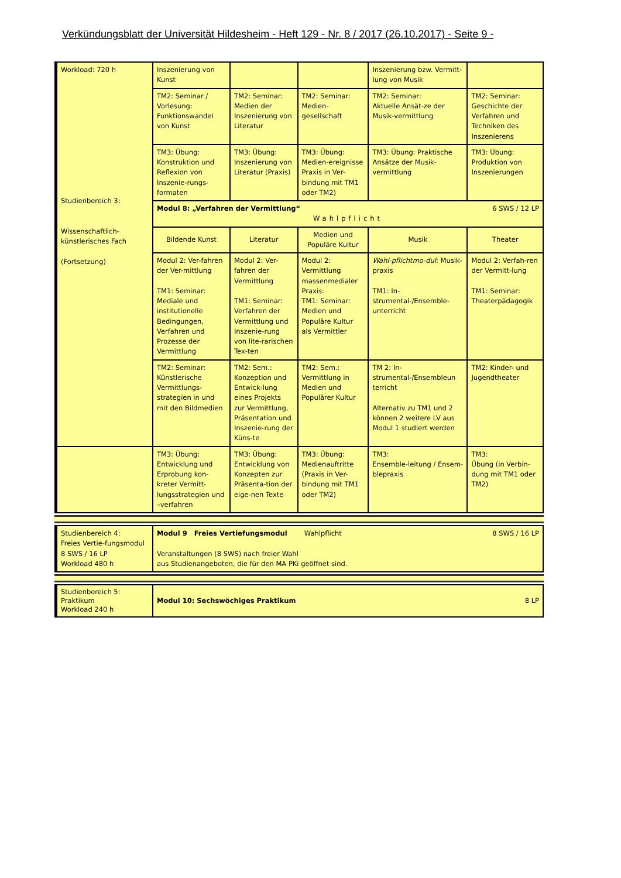Verkündungsblatt der Universität Hildesheim - Heft 129 - Nr. 8 / 2017 (26.10.2017) - Seite 9 -
| Workload: 720 h Studienbereich 3: Wissenschaftlich-künstlerisches Fach (Fortsetzung) | Inszenierung von Kunst | | | Inszenierung bzw. Vermitt-lung von Musik | |
| | TM2: Seminar / Vorlesung: Funktionswandel von Kunst | TM2: Seminar: Medien der Inszenierung von Literatur | TM2: Seminar: Medien-gesellschaft | TM2: Seminar: Aktuelle Ansät-ze der Musik-vermittlung | TM2: Seminar: Geschichte der Verfahren und Techniken des Inszenierens |
| | TM3: Übung: Konstruktion und Reflexion von Inszenie-rungs-formaten | TM3: Übung: Inszenierung von Literatur (Praxis) | TM3: Übung: Medien-ereignisse Praxis in Ver-bindung mit TM1 oder TM2) | TM3: Übung: Praktische Ansätze der Musik-vermittlung | TM3: Übung: Produktion von Inszenierungen |
| | Modul 8: „Verfahren der Vermittlung“ 6 SWS / 12 LP Wahlpflicht | | | | |
| | Bildende Kunst | Literatur | Medien und Populäre Kultur | Musik | Theater |
| | Modul 2: Ver-fahren der Ver-mittlung TM1: Seminar: Mediale und institutionelle Bedingungen, Verfahren und Prozesse der Vermittlung | Modul 2: Ver-fahren der Vermittlung TM1: Seminar: Verfahren der Vermittlung und Inszenie-rung von lite-rarischen Tex-ten | Modul 2: Vermittlung massenmedialer Praxis: TM1: Seminar: Medien und Populäre Kultur als Vermittler | Wahl-pflichtmo-dul : Musik-praxis TM1: In-strumental-/Ensemble-unterricht | Modul 2: Verfah-ren der Vermitt-lung TM1: Seminar: Theaterpädagogik |
| | TM2: Seminar: Künstlerische Vermittlungs-strategien in und mit den Bildmedien | TM2: Sem.: Konzeption und Entwick-lung eines Projekts zur Vermittlung, Präsentation und Inszenie-rung der Küns-te | TM2: Sem.: Vermittlung in Medien und Populärer Kultur | TM 2: In-strumental-/Ensembleun terricht Alternativ zu TM1 und 2 können 2 weitere LV aus Modul 1 studiert werden | TM2: Kinder- und Jugendtheater |
| | TM3: Übung: Entwicklung und Erprobung kon-kreter Vermitt-lungsstrategien und –verfahren | TM3: Übung: Entwicklung von Konzepten zur Präsenta-tion der eige-nen Texte | TM3: Übung: Medienauftritte (Praxis in Ver-bindung mit TM1 oder TM2) | TM3: Ensemble-leitung / Ensem-blepraxis | TM3: Übung (in Verbin-dung mit TM1 oder TM2) |
| Studienbereich 4: Freies Vertie-fungsmodul 8 SWS / 16 LP Workload 480 h | Modul 9 Freies Vertiefungsmodul Wahlpflicht 8 SWS / 16 LP Veranstaltungen (8 SWS) nach freier Wahl aus Studienangeboten, die für den MA PKi geöffnet sind. |
| Studienbereich 5: Praktikum Workload 240 h | Modul 10: Sechswöchiges Praktikum 8 LP |